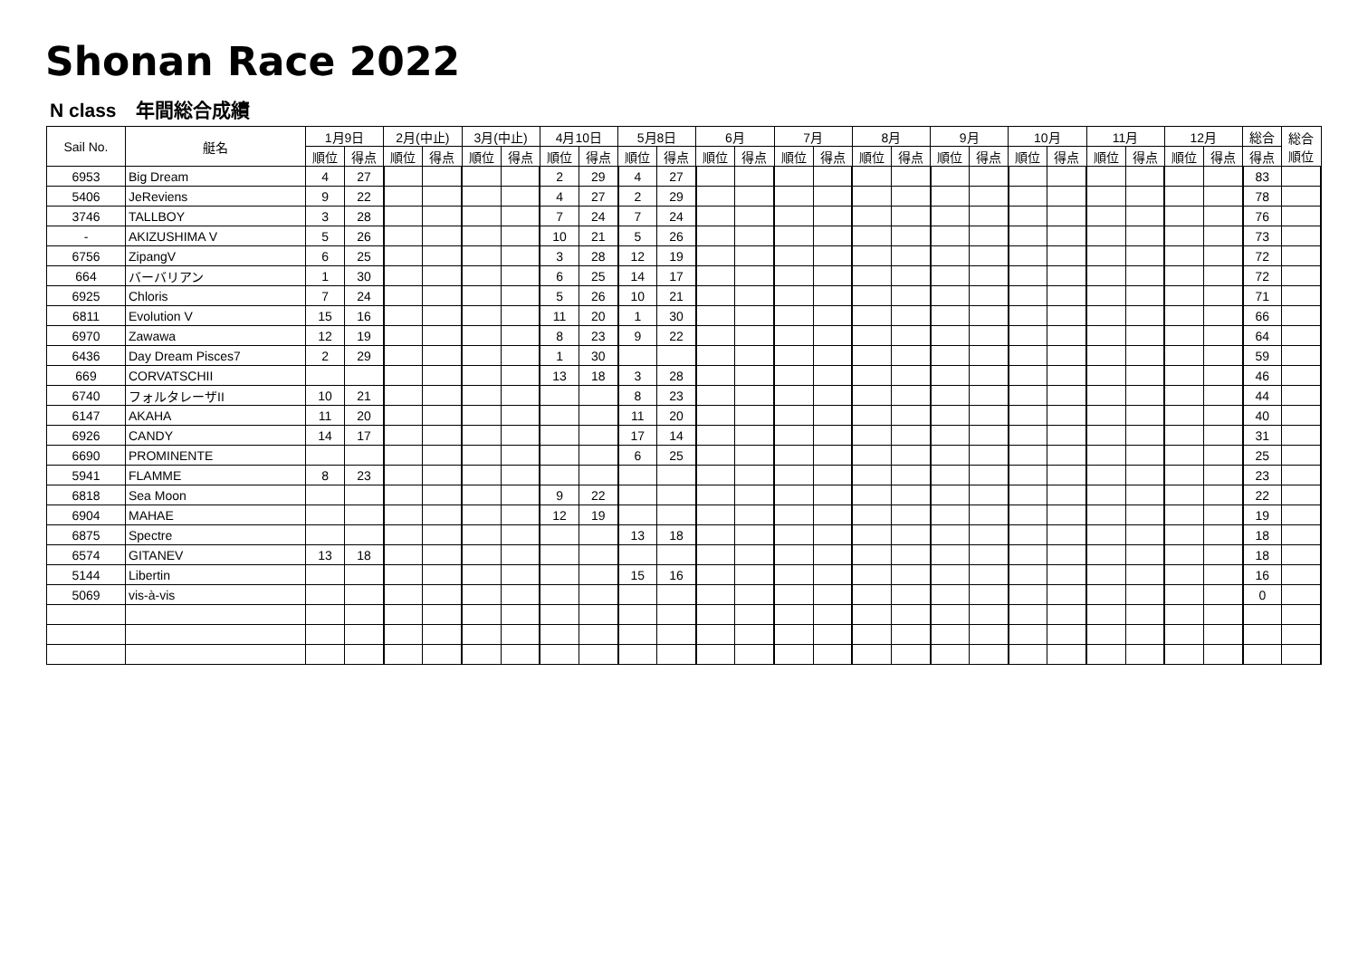Shonan Race 2022
N class　年間総合成績
| Sail No. | 艇名 | 1月9日 | | 2月(中止) | | 3月(中止) | | 4月10日 | | 5月8日 | | 6月 | | 7月 | | 8月 | | 9月 | | 10月 | | 11月 | | 12月 | | 総合 | 総合 順位 |
| --- | --- | --- | --- | --- | --- | --- | --- | --- | --- | --- | --- | --- | --- | --- | --- | --- | --- | --- | --- | --- | --- | --- | --- | --- | --- | --- | --- |
| | | 順位 | 得点 | 順位 | 得点 | 順位 | 得点 | 順位 | 得点 | 順位 | 得点 | 順位 | 得点 | 順位 | 得点 | 順位 | 得点 | 順位 | 得点 | 順位 | 得点 | 順位 | 得点 | 順位 | 得点 | 得点 | |
| 6953 | Big Dream | 4 | 27 | | | | | 2 | 29 | 4 | 27 | | | | | | | | | | | | | | | 83 | |
| 5406 | JeReviens | 9 | 22 | | | | | 4 | 27 | 2 | 29 | | | | | | | | | | | | | | | 78 | |
| 3746 | TALLBOY | 3 | 28 | | | | | 7 | 24 | 7 | 24 | | | | | | | | | | | | | | | 76 | |
| - | AKIZUSHIMA V | 5 | 26 | | | | | 10 | 21 | 5 | 26 | | | | | | | | | | | | | | | 73 | |
| 6756 | ZipangV | 6 | 25 | | | | | 3 | 28 | 12 | 19 | | | | | | | | | | | | | | | 72 | |
| 664 | バーバリアン | 1 | 30 | | | | | 6 | 25 | 14 | 17 | | | | | | | | | | | | | | | 72 | |
| 6925 | Chloris | 7 | 24 | | | | | 5 | 26 | 10 | 21 | | | | | | | | | | | | | | | 71 | |
| 6811 | Evolution V | 15 | 16 | | | | | 11 | 20 | 1 | 30 | | | | | | | | | | | | | | | 66 | |
| 6970 | Zawawa | 12 | 19 | | | | | 8 | 23 | 9 | 22 | | | | | | | | | | | | | | | 64 | |
| 6436 | Day Dream Pisces7 | 2 | 29 | | | | | 1 | 30 | | | | | | | | | | | | | | | | | 59 | |
| 669 | CORVATSCHII | | | | | | | 13 | 18 | 3 | 28 | | | | | | | | | | | | | | | 46 | |
| 6740 | フォルタレーザII | 10 | 21 | | | | | | | 8 | 23 | | | | | | | | | | | | | | | 44 | |
| 6147 | AKAHA | 11 | 20 | | | | | | | 11 | 20 | | | | | | | | | | | | | | | 40 | |
| 6926 | CANDY | 14 | 17 | | | | | | | 17 | 14 | | | | | | | | | | | | | | | 31 | |
| 6690 | PROMINENTE | | | | | | | | | 6 | 25 | | | | | | | | | | | | | | | 25 | |
| 5941 | FLAMME | 8 | 23 | | | | | | | | | | | | | | | | | | | | | | | 23 | |
| 6818 | Sea Moon | | | | | | | 9 | 22 | | | | | | | | | | | | | | | | | 22 | |
| 6904 | MAHAE | | | | | | | 12 | 19 | | | | | | | | | | | | | | | | | 19 | |
| 6875 | Spectre | | | | | | | | | 13 | 18 | | | | | | | | | | | | | | | 18 | |
| 6574 | GITANEV | 13 | 18 | | | | | | | | | | | | | | | | | | | | | | | 18 | |
| 5144 | Libertin | | | | | | | | | 15 | 16 | | | | | | | | | | | | | | | 16 | |
| 5069 | vis-à-vis | | | | | | | | | | | | | | | | | | | | | | | | | 0 | |